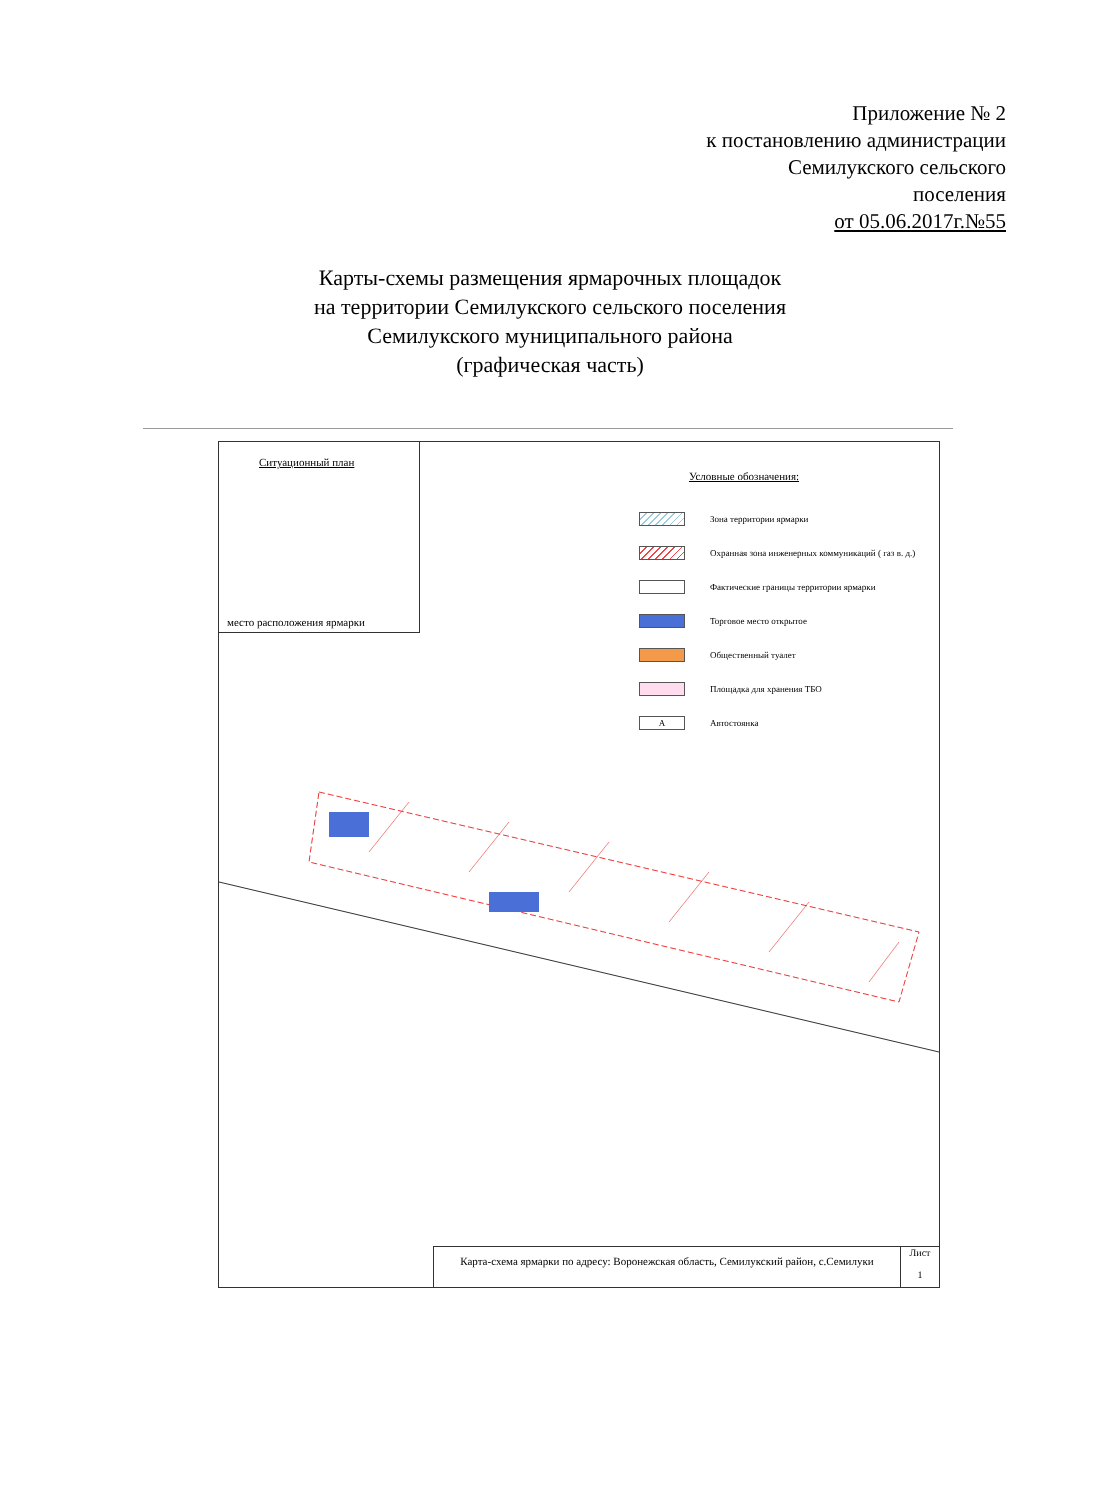Приложение № 2
к постановлению администрации
Семилукского сельского
поселения
от 05.06.2017г.№55
Карты-схемы размещения ярмарочных площадок
на территории Семилукского сельского поселения
Семилукского муниципального района
(графическая часть)
Ситуационный план
место расположения ярмарки
Условные обозначения:
Зона территории ярмарки
Охранная зона инженерных коммуникаций ( газ в. д.)
Фактические границы территории ярмарки
Торговое место открытое
Общественный туалет
Площадка для хранения ТБО
А
Автостоянка
Карта-схема ярмарки по адресу: Воронежская область, Семилукский район, с.Семилуки
Лист
1